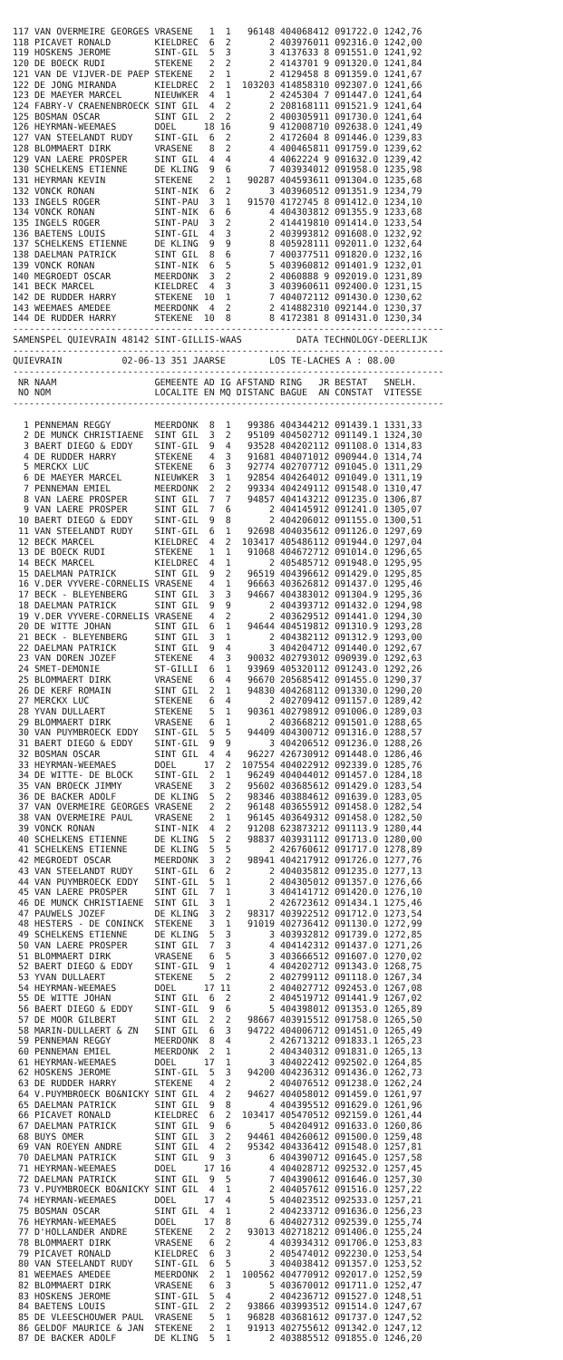117 VAN OVERMEIRE GEORGES VRASENE   1  1   96148 404068412 091722.0 1242,76
118 PICAVET RONALD        KIELDREC  6  2       2 403976011 092316.0 1242,00
119 HOSKENS JEROME        SINT-GIL  5  3       3 4137633 8 091551.0 1241,92
120 DE BOECK RUDI         STEKENE   2  2       2 4143701 9 091320.0 1241,84
121 VAN DE VIJVER-DE PAEP STEKENE   2  1       2 4129458 8 091359.0 1241,67
122 DE JONG MIRANDA       KIELDREC  2  1  103203 414858310 092307.0 1241,66
123 DE MAEYER MARCEL      NIEUWKER  4  1       2 4245304 7 091447.0 1241,64
124 FABRY-V CRAENENBROECK SINT GIL  4  2       2 208168111 091521.9 1241,64
125 BOSMAN OSCAR          SINT GIL  2  2       2 400305911 091730.0 1241,64
126 HEYRMAN-WEEMAES       DOEL     18 16       9 412008710 092638.0 1241,49
127 VAN STEELANDT RUDY    SINT-GIL  6  2       2 4172604 8 091446.0 1239,83
128 BLOMMAERT DIRK        VRASENE   8  2       4 400465811 091759.0 1239,62
129 VAN LAERE PROSPER     SINT GIL  4  4       4 4062224 9 091632.0 1239,42
130 SCHELKENS ETIENNE     DE KLING  9  6       7 403934012 091958.0 1235,98
131 HEYRMAN KEVIN         STEKENE   2  1   90287 404593611 091304.0 1235,68
132 VONCK RONAN           SINT-NIK  6  2       3 403960512 091351.9 1234,79
133 INGELS ROGER          SINT-PAU  3  1   91570 4172745 8 091412.0 1234,10
134 VONCK RONAN           SINT-NIK  6  6       4 404303812 091355.9 1233,68
135 INGELS ROGER          SINT-PAU  3  2       2 414419810 091414.0 1233,54
136 BAETENS LOUIS         SINT-GIL  4  3       2 403993812 091608.0 1232,92
137 SCHELKENS ETIENNE     DE KLING  9  9       8 405928111 092011.0 1232,64
138 DAELMAN PATRICK       SINT GIL  8  6       7 400377511 091820.0 1232,16
139 VONCK RONAN           SINT-NIK  6  5       5 403960812 091401.9 1232,01
140 MEGROEDT OSCAR        MEERDONK  3  2       2 4060888 9 092019.0 1231,89
141 BECK MARCEL           KIELDREC  4  3       3 403960611 092400.0 1231,15
142 DE RUDDER HARRY       STEKENE  10  1       7 404072112 091430.0 1230,62
143 WEEMAES AMEDEE        MEERDONK  4  2       2 414882310 092144.0 1230,37
144 DE RUDDER HARRY       STEKENE  10  8       8 4172381 8 091431.0 1230,34
-------------------------------------------------------------------------------
SAMENSPEL QUIEVRAIN 48142 SINT-GILLIS-WAAS          DATA TECHNOLOGY-DEERLIJK
-------------------------------------------------------------------------------
QUIEVRAIN           02-06-13 351 JAARSE        LOS TE-LACHES A : 08.00
-------------------------------------------------------------------------------
 NR NAAM                  GEMEENTE AD IG AFSTAND RING   JR BESTAT   SNELH.
 NO NOM                   LOCALITE EN MQ DISTANC BAGUE  AN CONSTAT  VITESSE
-------------------------------------------------------------------------------

  1 PENNEMAN REGGY        MEERDONK  8  1   99386 404344212 091439.1 1331,33
  2 DE MUNCK CHRISTIAENE  SINT GIL  3  2   95109 404502712 091149.1 1324,30
  3 BAERT DIEGO & EDDY    SINT-GIL  9  4   93528 404202112 091108.0 1314,83
  4 DE RUDDER HARRY       STEKENE   4  3   91681 404071012 090944.0 1314,74
  5 MERCKX LUC            STEKENE   6  3   92774 402707712 091045.0 1311,29
  6 DE MAEYER MARCEL      NIEUWKER  3  1   92854 404264012 091049.0 1311,19
  7 PENNEMAN EMIEL        MEERDONK  2  2   99334 404249112 091548.0 1310,47
  8 VAN LAERE PROSPER     SINT GIL  7  7   94857 404143212 091235.0 1306,87
  9 VAN LAERE PROSPER     SINT GIL  7  6       2 404145912 091241.0 1305,07
 10 BAERT DIEGO & EDDY    SINT-GIL  9  8       2 404206012 091155.0 1300,51
 11 VAN STEELANDT RUDY    SINT-GIL  6  1   92698 404035612 091126.0 1297,69
 12 BECK MARCEL           KIELDREC  4  2  103417 405486112 091944.0 1297,04
 13 DE BOECK RUDI         STEKENE   1  1   91068 404672712 091014.0 1296,65
 14 BECK MARCEL           KIELDREC  4  1       2 405485712 091948.0 1295,95
 15 DAELMAN PATRICK       SINT GIL  9  2   96519 404396612 091429.0 1295,85
 16 V.DER VYVERE-CORNELIS VRASENE   4  1   96663 403626812 091437.0 1295,46
 17 BECK - BLEYENBERG     SINT GIL  3  3   94667 404383012 091304.9 1295,36
 18 DAELMAN PATRICK       SINT GIL  9  9       2 404393712 091432.0 1294,98
 19 V.DER VYVERE-CORNELIS VRASENE   4  2       2 403629512 091441.0 1294,30
 20 DE WITTE JOHAN        SINT GIL  6  1   94644 404519812 091310.9 1293,28
 21 BECK - BLEYENBERG     SINT GIL  3  1       2 404382112 091312.9 1293,00
 22 DAELMAN PATRICK       SINT GIL  9  4       3 404204712 091440.0 1292,67
 23 VAN DOREN JOZEF       STEKENE   4  3   90032 402793012 090939.0 1292,63
 24 SMET-DEMONIE          ST-GILLI  6  1   93969 405320112 091243.0 1292,26
 25 BLOMMAERT DIRK        VRASENE   6  4   96670 205685412 091455.0 1290,37
 26 DE KERF ROMAIN        SINT GIL  2  1   94830 404268112 091330.0 1290,20
 27 MERCKX LUC            STEKENE   6  4       2 402709412 091157.0 1289,42
 28 YVAN DULLAERT         STEKENE   5  1   90361 402798912 091006.0 1289,03
 29 BLOMMAERT DIRK        VRASENE   6  1       2 403668212 091501.0 1288,65
 30 VAN PUYMBROECK EDDY   SINT-GIL  5  5   94409 404300712 091316.0 1288,57
 31 BAERT DIEGO & EDDY    SINT-GIL  9  9       3 404206512 091236.0 1288,26
 32 BOSMAN OSCAR          SINT GIL  4  4   96227 426730912 091448.0 1286,46
 33 HEYRMAN-WEEMAES       DOEL     17  2  107554 404022912 092339.0 1285,76
 34 DE WITTE- DE BLOCK    SINT-GIL  2  1   96249 404044012 091457.0 1284,18
 35 VAN BROECK JIMMY      VRASENE   3  2   95602 403685612 091429.0 1283,54
 36 DE BACKER ADOLF       DE KLING  5  2   98346 403884612 091639.0 1283,05
 37 VAN OVERMEIRE GEORGES VRASENE   2  2   96148 403655912 091458.0 1282,54
 38 VAN OVERMEIRE PAUL    VRASENE   2  1   96145 403649312 091458.0 1282,50
 39 VONCK RONAN           SINT-NIK  4  2   91208 623873212 091113.9 1280,44
 40 SCHELKENS ETIENNE     DE KLING  5  2   98837 403931112 091713.0 1280,00
 41 SCHELKENS ETIENNE     DE KLING  5  5       2 426760612 091717.0 1278,89
 42 MEGROEDT OSCAR        MEERDONK  3  2   98941 404217912 091726.0 1277,76
 43 VAN STEELANDT RUDY    SINT-GIL  6  2       2 404035812 091235.0 1277,13
 44 VAN PUYMBROECK EDDY   SINT-GIL  5  1       2 404305012 091357.0 1276,66
 45 VAN LAERE PROSPER     SINT GIL  7  1       3 404141712 091420.0 1276,10
 46 DE MUNCK CHRISTIAENE  SINT GIL  3  1       2 426723612 091434.1 1275,46
 47 PAUWELS JOZEF         DE KLING  3  2   98317 403922512 091712.0 1273,54
 48 HESTERS - DE CONINCK  STEKENE   3  1   91019 402736412 091130.0 1272,99
 49 SCHELKENS ETIENNE     DE KLING  5  3       3 403932812 091739.0 1272,85
 50 VAN LAERE PROSPER     SINT GIL  7  3       4 404142312 091437.0 1271,26
 51 BLOMMAERT DIRK        VRASENE   6  5       3 403666512 091607.0 1270,02
 52 BAERT DIEGO & EDDY    SINT-GIL  9  1       4 404202712 091343.0 1268,75
 53 YVAN DULLAERT         STEKENE   5  2       2 402799112 091118.0 1267,34
 54 HEYRMAN-WEEMAES       DOEL     17 11       2 404027712 092453.0 1267,08
 55 DE WITTE JOHAN        SINT GIL  6  2       2 404519712 091441.9 1267,02
 56 BAERT DIEGO & EDDY    SINT-GIL  9  6       5 404398012 091353.0 1265,89
 57 DE MOOR GILBERT       SINT GIL  2  2   98667 403915512 091758.0 1265,50
 58 MARIN-DULLAERT & ZN   SINT GIL  6  3   94722 404006712 091451.0 1265,49
 59 PENNEMAN REGGY        MEERDONK  8  4       2 426713212 091833.1 1265,23
 60 PENNEMAN EMIEL        MEERDONK  2  1       2 404340312 091831.0 1265,13
 61 HEYRMAN-WEEMAES       DOEL     17  1       3 404022412 092502.0 1264,85
 62 HOSKENS JEROME        SINT-GIL  5  3   94200 404236312 091436.0 1262,73
 63 DE RUDDER HARRY       STEKENE   4  2       2 404076512 091238.0 1262,24
 64 V.PUYMBROECK BO&NICKY SINT GIL  4  2   94627 404058012 091459.0 1261,97
 65 DAELMAN PATRICK       SINT GIL  9  8       4 404395512 091629.0 1261,96
 66 PICAVET RONALD        KIELDREC  6  2  103417 405470512 092159.0 1261,44
 67 DAELMAN PATRICK       SINT GIL  9  6       5 404204912 091633.0 1260,86
 68 BUYS OMER             SINT GIL  3  2   94461 404260612 091500.0 1259,48
 69 VAN ROEYEN ANDRE      SINT GIL  4  2   95342 404336412 091548.0 1257,81
 70 DAELMAN PATRICK       SINT GIL  9  3       6 404390712 091645.0 1257,58
 71 HEYRMAN-WEEMAES       DOEL     17 16       4 404028712 092532.0 1257,45
 72 DAELMAN PATRICK       SINT GIL  9  5       7 404390612 091646.0 1257,30
 73 V.PUYMBROECK BO&NICKY SINT GIL  4  1       2 404057612 091516.0 1257,22
 74 HEYRMAN-WEEMAES       DOEL     17  4       5 404023512 092533.0 1257,21
 75 BOSMAN OSCAR          SINT GIL  4  1       2 404233712 091636.0 1256,23
 76 HEYRMAN-WEEMAES       DOEL     17  8       6 404027312 092539.0 1255,74
 77 D'HOLLANDER ANDRE     STEKENE   2  2   93013 402718212 091406.0 1255,24
 78 BLOMMAERT DIRK        VRASENE   6  2       4 403934312 091706.0 1253,83
 79 PICAVET RONALD        KIELDREC  6  3       2 405474012 092230.0 1253,54
 80 VAN STEELANDT RUDY    SINT-GIL  6  5       3 404038412 091357.0 1253,52
 81 WEEMAES AMEDEE        MEERDONK  2  1  100562 404770912 092017.0 1252,59
 82 BLOMMAERT DIRK        VRASENE   6  3       5 403670012 091711.0 1252,47
 83 HOSKENS JEROME        SINT-GIL  5  4       2 404236712 091527.0 1248,51
 84 BAETENS LOUIS         SINT-GIL  2  2   93866 403993512 091514.0 1247,67
 85 DE VLEESCHOUWER PAUL  VRASENE   5  1   96828 403681612 091737.0 1247,52
 86 GELDOF MAURICE & JAN  STEKENE   2  1   91913 402755612 091342.0 1247,12
 87 DE BACKER ADOLF       DE KLING  5  1       2 403885512 091855.0 1246,20